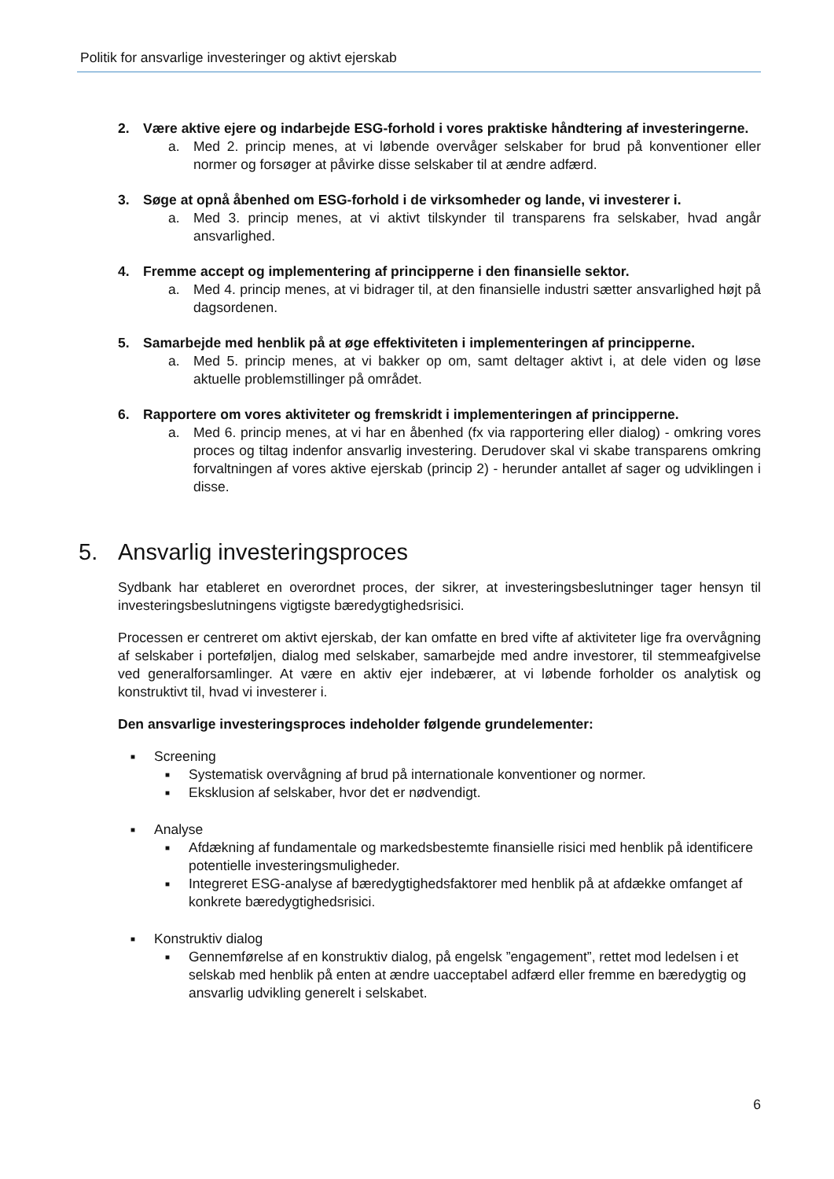Politik for ansvarlige investeringer og aktivt ejerskab
2. Være aktive ejere og indarbejde ESG-forhold i vores praktiske håndtering af investeringerne.
a. Med 2. princip menes, at vi løbende overvåger selskaber for brud på konventioner eller normer og forsøger at påvirke disse selskaber til at ændre adfærd.
3. Søge at opnå åbenhed om ESG-forhold i de virksomheder og lande, vi investerer i.
a. Med 3. princip menes, at vi aktivt tilskynder til transparens fra selskaber, hvad angår ansvarlighed.
4. Fremme accept og implementering af principperne i den finansielle sektor.
a. Med 4. princip menes, at vi bidrager til, at den finansielle industri sætter ansvarlighed højt på dagsordenen.
5. Samarbejde med henblik på at øge effektiviteten i implementeringen af principperne.
a. Med 5. princip menes, at vi bakker op om, samt deltager aktivt i, at dele viden og løse aktuelle problemstillinger på området.
6. Rapportere om vores aktiviteter og fremskridt i implementeringen af principperne.
a. Med 6. princip menes, at vi har en åbenhed (fx via rapportering eller dialog) - omkring vores proces og tiltag indenfor ansvarlig investering. Derudover skal vi skabe transparens omkring forvaltningen af vores aktive ejerskab (princip 2) - herunder antallet af sager og udviklingen i disse.
5. Ansvarlig investeringsproces
Sydbank har etableret en overordnet proces, der sikrer, at investeringsbeslutninger tager hensyn til investeringsbeslutningens vigtigste bæredygtighedsrisici.
Processen er centreret om aktivt ejerskab, der kan omfatte en bred vifte af aktiviteter lige fra overvågning af selskaber i porteføljen, dialog med selskaber, samarbejde med andre investorer, til stemmeafgivelse ved generalforsamlinger. At være en aktiv ejer indebærer, at vi løbende forholder os analytisk og konstruktivt til, hvad vi investerer i.
Den ansvarlige investeringsproces indeholder følgende grundelementer:
■ Screening
■
Systematisk overvågning af brud på internationale konventioner og normer.
■
Eksklusion af selskaber, hvor det er nødvendigt.
■ Analyse
■
Afdækning af fundamentale og markedsbestemte finansielle risici med henblik på identificere potentielle investeringsmuligheder.
■
Integreret ESG-analyse af bæredygtighedsfaktorer med henblik på at afdække omfanget af konkrete bæredygtighedsrisici.
■ Konstruktiv dialog
■
Gennemførelse af en konstruktiv dialog, på engelsk ”engagement”, rettet mod ledelsen i et selskab med henblik på enten at ændre uacceptabel adfærd eller fremme en bæredygtig og ansvarlig udvikling generelt i selskabet.
6